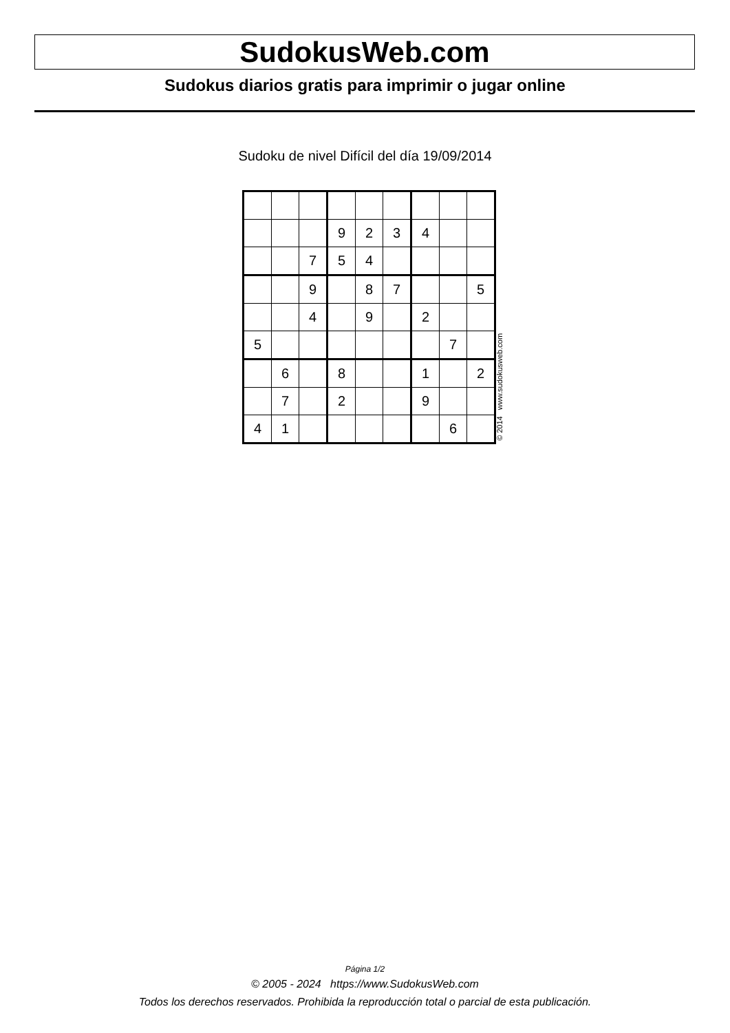SudokusWeb.com
Sudokus diarios gratis para imprimir o jugar online
Sudoku de nivel Difícil del día 19/09/2014
| | | | 9 | 2 | 3 | 4 | | |
| | | 7 | 5 | 4 | | | | |
| | | 9 | | 8 | 7 | | | 5 |
| | | 4 | | 9 | | 2 | | |
| 5 | | | | | | | 7 | |
| | 6 | | 8 | | | 1 | | 2 |
| | 7 | | 2 | | | 9 | | |
| 4 | 1 | | | | | | 6 | |
© 2014 www.sudokusweb.com
Página 1/2
© 2005 - 2024 https://www.SudokusWeb.com
Todos los derechos reservados. Prohibida la reproducción total o parcial de esta publicación.